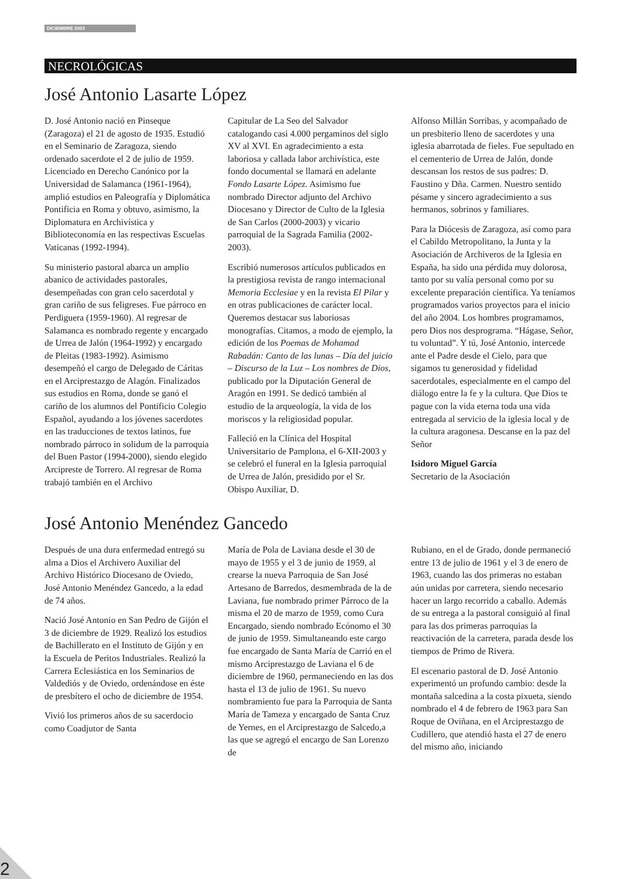DICIEMBRE 2003
NECROLÓGICAS
José Antonio Lasarte López
D. José Antonio nació en Pinseque (Zaragoza) el 21 de agosto de 1935. Estudió en el Seminario de Zaragoza, siendo ordenado sacerdote el 2 de julio de 1959. Licenciado en Derecho Canónico por la Universidad de Salamanca (1961-1964), amplió estudios en Paleografía y Diplomática Pontificia en Roma y obtuvo, asimismo, la Diplomatura en Archivística y Biblioteconomía en las respectivas Escuelas Vaticanas (1992-1994).
Su ministerio pastoral abarca un amplio abanico de actividades pastorales, desempeñadas con gran celo sacerdotal y gran cariño de sus feligreses. Fue párroco en Perdiguera (1959-1960). Al regresar de Salamanca es nombrado regente y encargado de Urrea de Jalón (1964-1992) y encargado de Pleitas (1983-1992). Asimismo desempeñó el cargo de Delegado de Cáritas en el Arciprestazgo de Alagón. Finalizados sus estudios en Roma, donde se ganó el cariño de los alumnos del Pontificio Colegio Español, ayudando a los jóvenes sacerdotes en las traducciones de textos latinos, fue nombrado párroco in solidum de la parroquia del Buen Pastor (1994-2000), siendo elegido Arcipreste de Torrero. Al regresar de Roma trabajó también en el Archivo
Capitular de La Seo del Salvador catalogando casi 4.000 pergaminos del siglo XV al XVI. En agradecimiento a esta laboriosa y callada labor archivística, este fondo documental se llamará en adelante Fondo Lasarte López. Asimismo fue nombrado Director adjunto del Archivo Diocesano y Director de Culto de la Iglesia de San Carlos (2000-2003) y vicario parroquial de la Sagrada Familia (2002-2003).
Escribió numerosos artículos publicados en la prestigiosa revista de rango internacional Memoria Ecclesiae y en la revista El Pilar y en otras publicaciones de carácter local. Queremos destacar sus laboriosas monografías. Citamos, a modo de ejemplo, la edición de los Poemas de Mohamad Rabadán: Canto de las lunas – Día del juicio – Discurso de la Luz – Los nombres de Dios, publicado por la Diputación General de Aragón en 1991. Se dedicó también al estudio de la arqueología, la vida de los moriscos y la religiosidad popular.
Falleció en la Clínica del Hospital Universitario de Pamplona, el 6-XII-2003 y se celebró el funeral en la Iglesia parroquial de Urrea de Jalón, presidido por el Sr. Obispo Auxiliar, D.
Alfonso Millán Sorribas, y acompañado de un presbiterio lleno de sacerdotes y una iglesia abarrotada de fieles. Fue sepultado en el cementerio de Urrea de Jalón, donde descansan los restos de sus padres: D. Faustino y Dña. Carmen. Nuestro sentido pésame y sincero agradecimiento a sus hermanos, sobrinos y familiares.
Para la Diócesis de Zaragoza, así como para el Cabildo Metropolitano, la Junta y la Asociación de Archiveros de la Iglesia en España, ha sido una pérdida muy dolorosa, tanto por su valía personal como por su excelente preparación científica. Ya teníamos programados varios proyectos para el inicio del año 2004. Los hombres programamos, pero Dios nos desprograma. “Hágase, Señor, tu voluntad”. Y tú, José Antonio, intercede ante el Padre desde el Cielo, para que sigamos tu generosidad y fidelidad sacerdotales, especialmente en el campo del diálogo entre la fe y la cultura. Que Dios te pague con la vida eterna toda una vida entregada al servicio de la iglesia local y de la cultura aragonesa. Descanse en la paz del Señor
Isidoro Miguel García
Secretario de la Asociación
José Antonio Menéndez Gancedo
Después de una dura enfermedad entregó su alma a Dios el Archivero Auxiliar del Archivo Histórico Diocesano de Oviedo, José Antonio Menéndez Gancedo, a la edad de 74 años.
Nació José Antonio en San Pedro de Gijón el 3 de diciembre de 1929. Realizó los estudios de Bachillerato en el Instituto de Gijón y en la Escuela de Peritos Industriales. Realizó la Carrera Eclesiástica en los Seminarios de Valdediós y de Oviedo, ordenándose en éste de presbítero el ocho de diciembre de 1954.
Vivió los primeros años de su sacerdocio como Coadjutor de Santa
María de Pola de Laviana desde el 30 de mayo de 1955 y el 3 de junio de 1959, al crearse la nueva Parroquia de San José Artesano de Barredos, desmembrada de la de Laviana, fue nombrado primer Párroco de la misma el 20 de marzo de 1959, como Cura Encargado, siendo nombrado Ecónomo el 30 de junio de 1959. Simultaneando este cargo fue encargado de Santa María de Carrió en el mismo Arciprestazgo de Laviana el 6 de diciembre de 1960, permaneciendo en las dos hasta el 13 de julio de 1961. Su nuevo nombramiento fue para la Parroquia de Santa María de Tameza y encargado de Santa Cruz de Yernes, en el Arciprestazgo de Salcedo,a las que se agregó el encargo de San Lorenzo de
Rubiano, en el de Grado, donde permaneció entre 13 de julio de 1961 y el 3 de enero de 1963, cuando las dos primeras no estaban aún unidas por carretera, siendo necesario hacer un largo recorrido a caballo. Además de su entrega a la pastoral consiguió al final para las dos primeras parroquias la reactivación de la carretera, parada desde los tiempos de Primo de Rivera.
El escenario pastoral de D. José Antonio experimentó un profundo cambio: desde la montaña salcedina a la costa pixueta, siendo nombrado el 4 de febrero de 1963 para San Roque de Oviñana, en el Arciprestazgo de Cudillero, que atendió hasta el 27 de enero del mismo año, iniciando
2